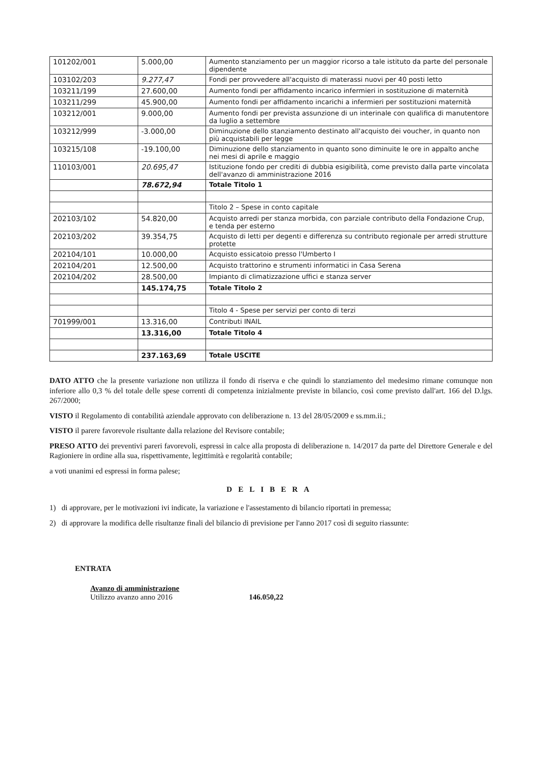| 101202/001 | 5.000,00 | Aumento stanziamento per un maggior ricorso a tale istituto da parte del personale dipendente |
| 103102/203 | 9.277,47 | Fondi per provvedere all'acquisto di materassi nuovi per 40 posti letto |
| 103211/199 | 27.600,00 | Aumento fondi per affidamento incarico infermieri in sostituzione di maternità |
| 103211/299 | 45.900,00 | Aumento fondi per affidamento incarichi a infermieri per sostituzioni maternità |
| 103212/001 | 9.000,00 | Aumento fondi per prevista assunzione di un interinale con qualifica di manutentore da luglio a settembre |
| 103212/999 | -3.000,00 | Diminuzione dello stanziamento destinato all'acquisto dei voucher, in quanto non più acquistabili per legge |
| 103215/108 | -19.100,00 | Diminuzione dello stanziamento in quanto sono diminuite le ore in appalto anche nei mesi di aprile e maggio |
| 110103/001 | 20.695,47 | Istituzione fondo per crediti di dubbia esigibilità, come previsto dalla parte vincolata dell'avanzo di amministrazione 2016 |
| | 78.672,94 | Totale Titolo 1 |
| | | Titolo 2 – Spese in conto capitale |
| 202103/102 | 54.820,00 | Acquisto arredi per stanza morbida, con parziale contributo della Fondazione Crup, e tenda per esterno |
| 202103/202 | 39.354,75 | Acquisto di letti per degenti e differenza su contributo regionale per arredi strutture protette |
| 202104/101 | 10.000,00 | Acquisto essicatoio presso l'Umberto I |
| 202104/201 | 12.500,00 | Acquisto trattorino e strumenti informatici in Casa Serena |
| 202104/202 | 28.500,00 | Impianto di climatizzazione uffici e stanza server |
| | 145.174,75 | Totale Titolo 2 |
| | | Titolo 4 - Spese per servizi per conto di terzi |
| 701999/001 | 13.316,00 | Contributi INAIL |
| | 13.316,00 | Totale Titolo 4 |
| | 237.163,69 | Totale USCITE |
DATO ATTO che la presente variazione non utilizza il fondo di riserva e che quindi lo stanziamento del medesimo rimane comunque non inferiore allo 0,3 % del totale delle spese correnti di competenza inizialmente previste in bilancio, così come previsto dall'art. 166 del D.lgs. 267/2000;
VISTO il Regolamento di contabilità aziendale approvato con deliberazione n. 13 del 28/05/2009 e ss.mm.ii.;
VISTO il parere favorevole risultante dalla relazione del Revisore contabile;
PRESO ATTO dei preventivi pareri favorevoli, espressi in calce alla proposta di deliberazione n. 14/2017 da parte del Direttore Generale e del Ragioniere in ordine alla sua, rispettivamente, legittimità e regolarità contabile;
a voti unanimi ed espressi in forma palese;
DELIBERA
1) di approvare, per le motivazioni ivi indicate, la variazione e l'assestamento di bilancio riportati in premessa;
2) di approvare la modifica delle risultanze finali del bilancio di previsione per l'anno 2017 così di seguito riassunte:
ENTRATA
Avanzo di amministrazione
Utilizzo avanzo anno 2016 146.050,22